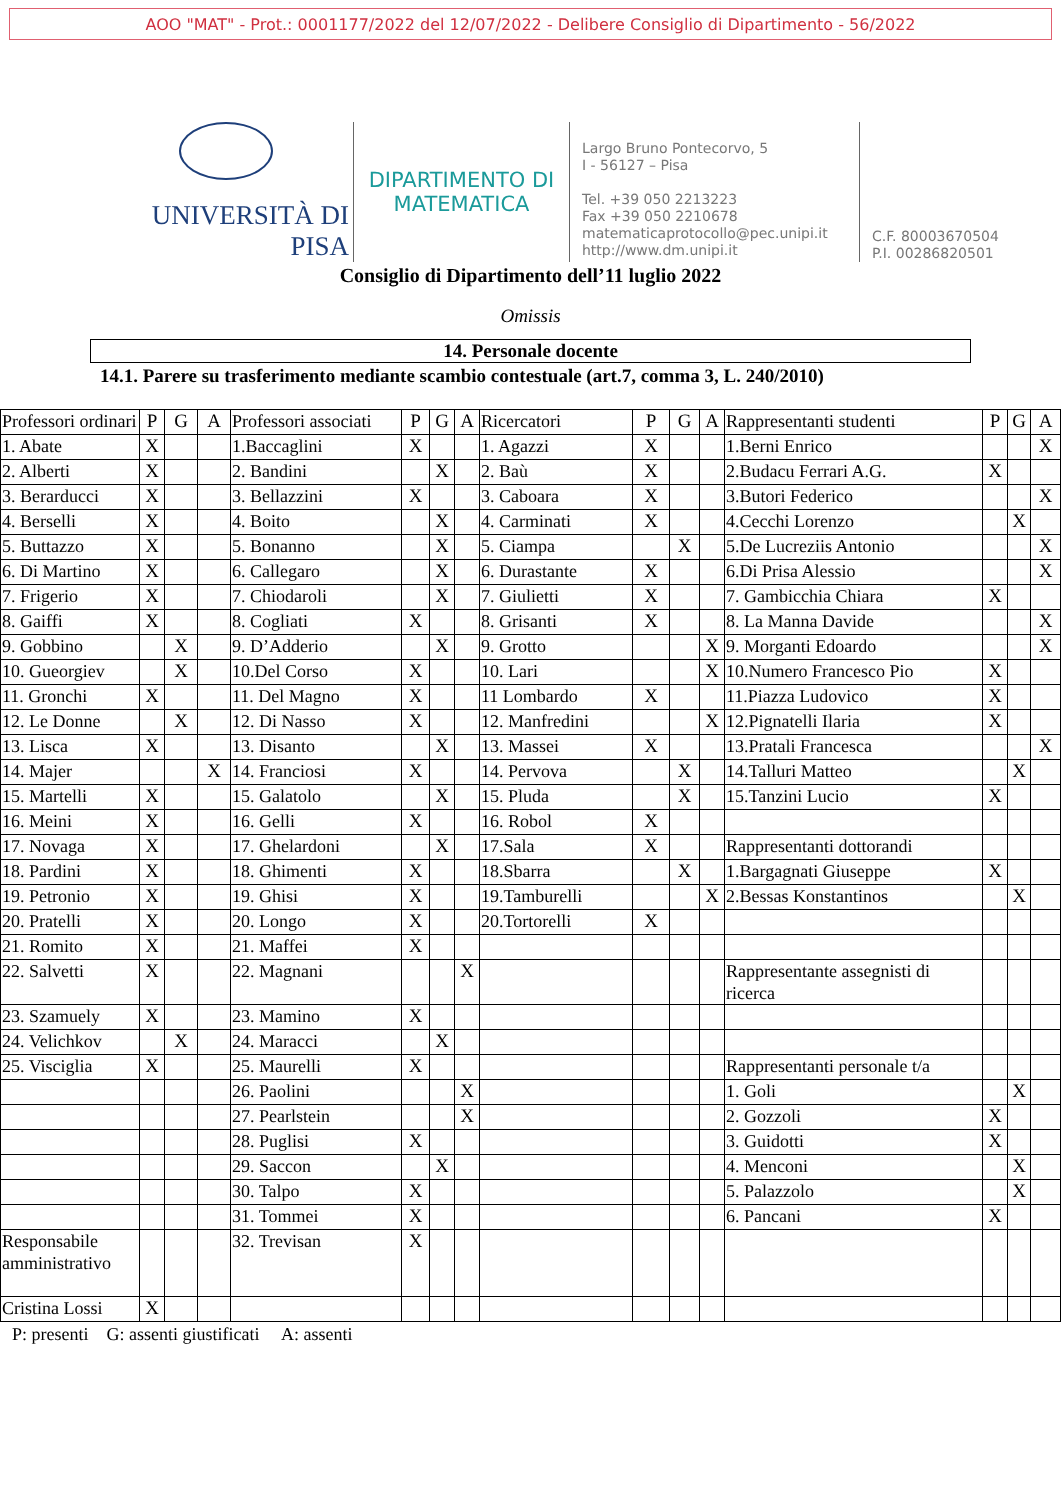AOO "MAT" - Prot.: 0001177/2022 del 12/07/2022 - Delibere Consiglio di Dipartimento - 56/2022
UNIVERSITÀ DI PISA
DIPARTIMENTO DI
MATEMATICA
Largo Bruno Pontecorvo, 5
I - 56127 – Pisa
Tel. +39 050 2213223
Fax +39 050 2210678
matematicaprotocollo@pec.unipi.it
http://www.dm.unipi.it
C.F. 80003670504
P.I. 00286820501
Consiglio di Dipartimento dell’11 luglio 2022
Omissis
14. Personale docente
14.1. Parere su trasferimento mediante scambio contestuale (art.7, comma 3, L. 240/2010)
| Professori ordinari | P | G | A | Professori associati | P | G | A | Ricercatori | P | G | A | Rappresentanti studenti | P | G | A |
| 1. Abate | X | | | 1.Baccaglini | X | | | 1. Agazzi | X | | | 1.Berni Enrico | | | X |
| 2. Alberti | X | | | 2. Bandini | | X | | 2. Baù | X | | | 2.Budacu Ferrari A.G. | X | | |
| 3. Berarducci | X | | | 3. Bellazzini | X | | | 3. Caboara | X | | | 3.Butori Federico | | | X |
| 4. Berselli | X | | | 4. Boito | | X | | 4. Carminati | X | | | 4.Cecchi Lorenzo | | X | |
| 5. Buttazzo | X | | | 5. Bonanno | | X | | 5. Ciampa | | X | | 5.De Lucreziis Antonio | | | X |
| 6. Di Martino | X | | | 6. Callegaro | | X | | 6. Durastante | X | | | 6.Di Prisa Alessio | | | X |
| 7. Frigerio | X | | | 7. Chiodaroli | | X | | 7. Giulietti | X | | | 7. Gambicchia Chiara | X | | |
| 8. Gaiffi | X | | | 8. Cogliati | X | | | 8. Grisanti | X | | | 8. La Manna Davide | | | X |
| 9. Gobbino | | X | | 9. D’Adderio | | X | | 9. Grotto | | | X | 9. Morganti Edoardo | | | X |
| 10. Gueorgiev | | X | | 10.Del Corso | X | | | 10. Lari | | | X | 10.Numero Francesco Pio | X | | |
| 11. Gronchi | X | | | 11. Del Magno | X | | | 11 Lombardo | X | | | 11.Piazza Ludovico | X | | |
| 12. Le Donne | | X | | 12. Di Nasso | X | | | 12. Manfredini | | | X | 12.Pignatelli Ilaria | X | | |
| 13. Lisca | X | | | 13. Disanto | | X | | 13. Massei | X | | | 13.Pratali Francesca | | | X |
| 14. Majer | | | X | 14. Franciosi | X | | | 14. Pervova | | X | | 14.Talluri Matteo | | X | |
| 15. Martelli | X | | | 15. Galatolo | | X | | 15. Pluda | | X | | 15.Tanzini Lucio | X | | |
| 16. Meini | X | | | 16. Gelli | X | | | 16. Robol | X | | | | | | |
| 17. Novaga | X | | | 17. Ghelardoni | | X | | 17.Sala | X | | | Rappresentanti dottorandi | | | |
| 18. Pardini | X | | | 18. Ghimenti | X | | | 18.Sbarra | | X | | 1.Bargagnati Giuseppe | X | | |
| 19. Petronio | X | | | 19. Ghisi | X | | | 19.Tamburelli | | | X | 2.Bessas Konstantinos | | X | |
| 20. Pratelli | X | | | 20. Longo | X | | | 20.Tortorelli | X | | | | | | |
| 21. Romito | X | | | 21. Maffei | X | | | | | | | | | | |
| 22. Salvetti | X | | | 22. Magnani | | | X | | | | | Rappresentante assegnisti di ricerca | | | |
| 23. Szamuely | X | | | 23. Mamino | X | | | | | | | | | | |
| 24. Velichkov | | X | | 24. Maracci | | X | | | | | | | | | |
| 25. Visciglia | X | | | 25. Maurelli | X | | | | | | | Rappresentanti personale t/a | | | |
| | | | | 26. Paolini | | | X | | | | | 1. Goli | | X | |
| | | | | 27. Pearlstein | | | X | | | | | 2. Gozzoli | X | | |
| | | | | 28. Puglisi | X | | | | | | | 3. Guidotti | X | | |
| | | | | 29. Saccon | | X | | | | | | 4. Menconi | | X | |
| | | | | 30. Talpo | X | | | | | | | 5. Palazzolo | | X | |
| | | | | 31. Tommei | X | | | | | | | 6. Pancani | X | | |
| Responsabile amministrativo | | | | 32. Trevisan | X | | | | | | | | | | |
| Cristina Lossi | X | | | | | | | | | | | | | | |
P: presenti G: assenti giustificati A: assenti